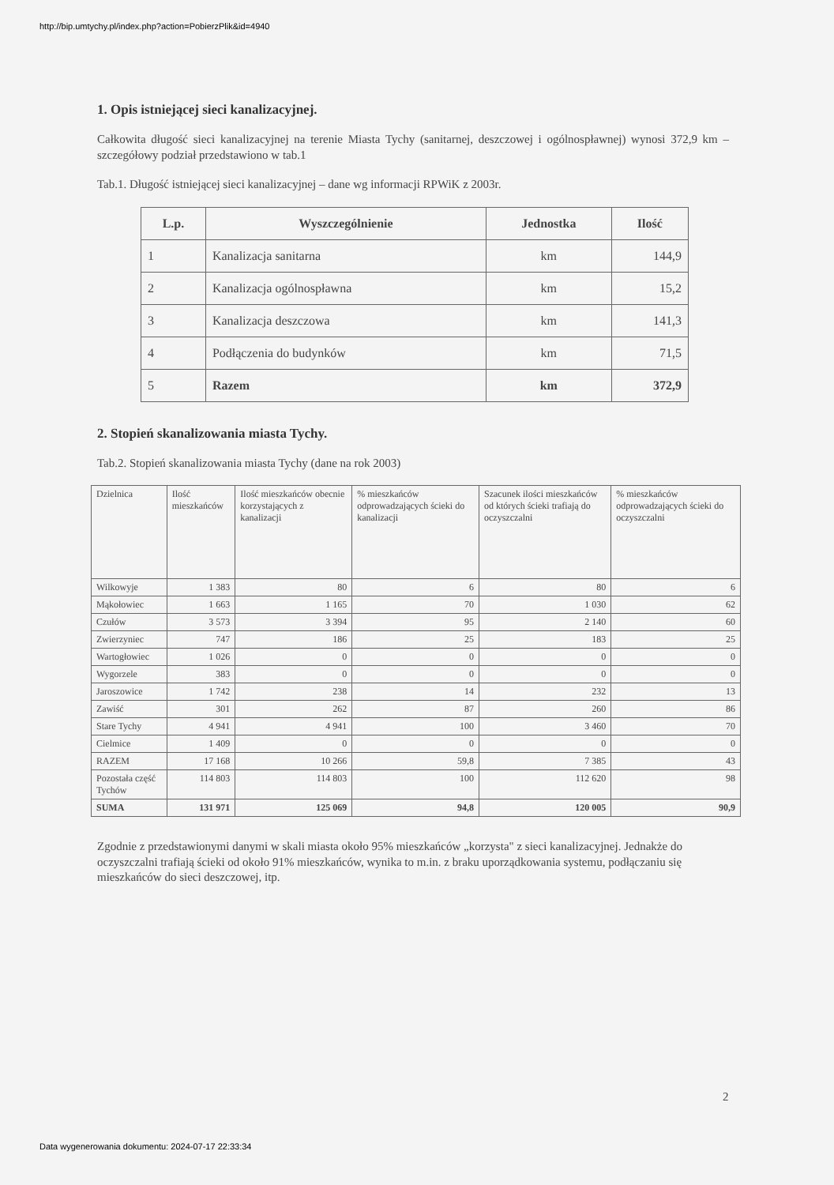http://bip.umtychy.pl/index.php?action=PobierzPlik&id=4940
1. Opis istniejącej sieci kanalizacyjnej.
Całkowita długość sieci kanalizacyjnej na terenie Miasta Tychy (sanitarnej, deszczowej i ogólnospławnej) wynosi 372,9 km – szczegółowy podział przedstawiono w tab.1
Tab.1. Długość istniejącej sieci kanalizacyjnej – dane wg informacji RPWiK z 2003r.
| L.p. | Wyszczególnienie | Jednostka | Ilość |
| --- | --- | --- | --- |
| 1 | Kanalizacja sanitarna | km | 144,9 |
| 2 | Kanalizacja ogólnospławna | km | 15,2 |
| 3 | Kanalizacja deszczowa | km | 141,3 |
| 4 | Podłączenia do budynków | km | 71,5 |
| 5 | Razem | km | 372,9 |
2. Stopień skanalizowania miasta Tychy.
Tab.2. Stopień skanalizowania miasta Tychy (dane na rok 2003)
| Dzielnica | Ilość mieszkańców | Ilość mieszkańców obecnie korzystających z kanalizacji | % mieszkańców odprowadzających ścieki do kanalizacji | Szacunek ilości mieszkańców od których ścieki trafiają do oczyszczalni | % mieszkańców odprowadzających ścieki do oczyszczalni |
| Wilkowyje | 1 383 | 80 | 6 | 80 | 6 |
| Mąkołowiec | 1 663 | 1 165 | 70 | 1 030 | 62 |
| Czułów | 3 573 | 3 394 | 95 | 2 140 | 60 |
| Zwierzyniec | 747 | 186 | 25 | 183 | 25 |
| Wartogłowiec | 1 026 | 0 | 0 | 0 | 0 |
| Wygorzele | 383 | 0 | 0 | 0 | 0 |
| Jaroszowice | 1 742 | 238 | 14 | 232 | 13 |
| Zawiść | 301 | 262 | 87 | 260 | 86 |
| Stare Tychy | 4 941 | 4 941 | 100 | 3 460 | 70 |
| Cielmice | 1 409 | 0 | 0 | 0 | 0 |
| RAZEM | 17 168 | 10 266 | 59,8 | 7 385 | 43 |
| Pozostała część Tychów | 114 803 | 114 803 | 100 | 112 620 | 98 |
| SUMA | 131 971 | 125 069 | 94,8 | 120 005 | 90,9 |
Zgodnie z przedstawionymi danymi w skali miasta około 95% mieszkańców „korzysta" z sieci kanalizacyjnej. Jednakże do oczyszczalni trafiają ścieki od około 91% mieszkańców, wynika to m.in. z braku uporządkowania systemu, podłączaniu się mieszkańców do sieci deszczowej, itp.
2
Data wygenerowania dokumentu: 2024-07-17 22:33:34